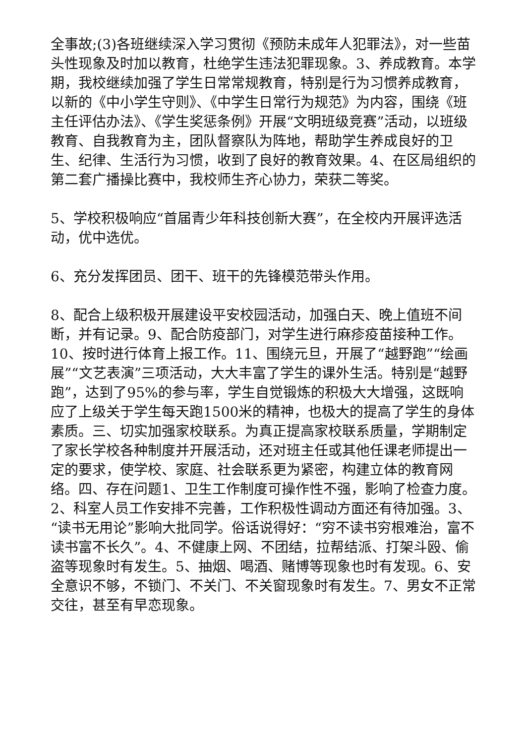全事故;(3)各班继续深入学习贯彻《预防未成年人犯罪法》，对一些苗头性现象及时加以教育，杜绝学生违法犯罪现象。3、养成教育。本学期，我校继续加强了学生日常常规教育，特别是行为习惯养成教育，以新的《中小学生守则》、《中学生日常行为规范》为内容，围绕《班主任评估办法》、《学生奖惩条例》开展“文明班级竞赛”活动，以班级教育、自我教育为主，团队督察队为阵地，帮助学生养成良好的卫生、纪律、生活行为习惯，收到了良好的教育效果。4、在区局组织的第二套广播操比赛中，我校师生齐心协力，荣获二等奖。
5、学校积极响应“首届青少年科技创新大赛”，在全校内开展评选活动，优中选优。
6、充分发挥团员、团干、班干的先锋模范带头作用。
8、配合上级积极开展建设平安校园活动，加强白天、晚上值班不间断，并有记录。9、配合防疫部门，对学生进行麻疹疫苗接种工作。10、按时进行体育上报工作。11、围绕元旦，开展了“越野跑”“绘画展”“文艺表演”三项活动，大大丰富了学生的课外生活。特别是“越野跑”，达到了95%的参与率，学生自觉锻炼的积极大大增强，这既响应了上级关于学生每天跑1500米的精神，也极大的提高了学生的身体素质。三、切实加强家校联系。为真正提高家校联系质量，学期制定了家长学校各种制度并开展活动，还对班主任或其他任课老师提出一定的要求，使学校、家庭、社会联系更为紧密，构建立体的教育网络。四、存在问题1、卫生工作制度可操作性不强，影响了检查力度。2、科室人员工作安排不完善，工作积极性调动方面还有待加强。3、“读书无用论”影响大批同学。俗话说得好：“穷不读书穷根难治，富不读书富不长久”。4、不健康上网、不团结，拉帮结派、打架斗殴、偷盗等现象时有发生。5、抽烟、喝酒、赌博等现象也时有发现。6、安全意识不够，不锁门、不关门、不关窗现象时有发生。7、男女不正常交往，甚至有早恋现象。